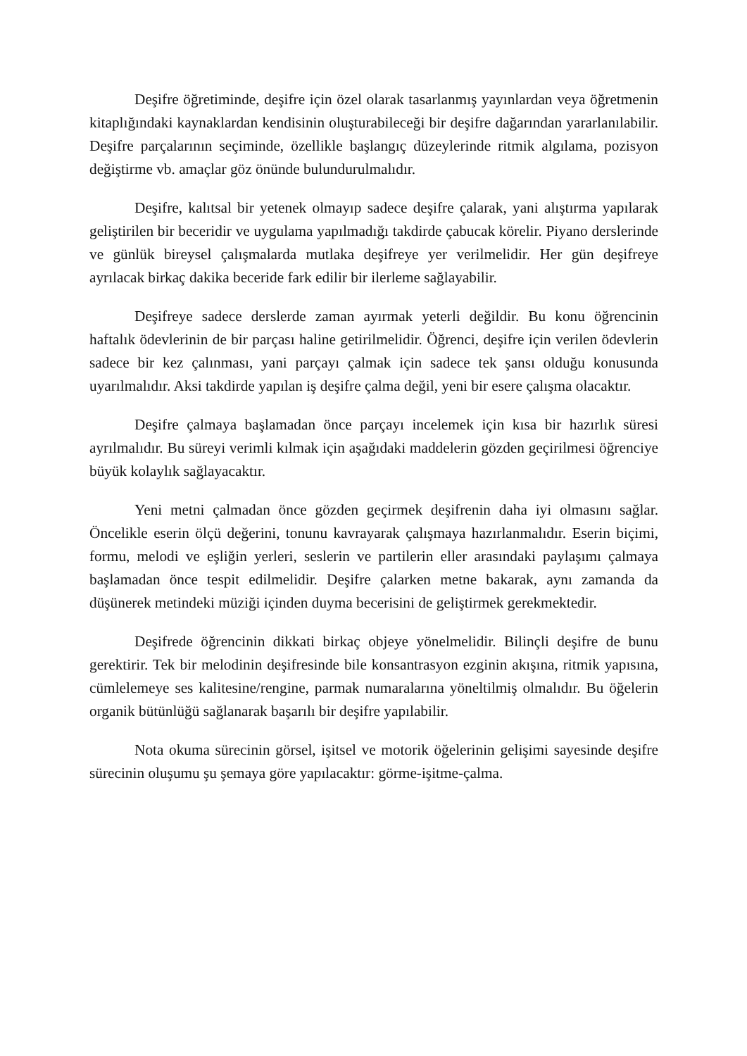Deşifre öğretiminde, deşifre için özel olarak tasarlanmış yayınlardan veya öğretmenin kitaplığındaki kaynaklardan kendisinin oluşturabileceği bir deşifre dağarından yararlanılabilir. Deşifre parçalarının seçiminde, özellikle başlangıç düzeylerinde ritmik algılama, pozisyon değiştirme vb. amaçlar göz önünde bulundurulmalıdır.
Deşifre, kalıtsal bir yetenek olmayıp sadece deşifre çalarak, yani alıştırma yapılarak geliştirilen bir beceridir ve uygulama yapılmadığı takdirde çabucak körelir. Piyano derslerinde ve günlük bireysel çalışmalarda mutlaka deşifreye yer verilmelidir. Her gün deşifreye ayrılacak birkaç dakika beceride fark edilir bir ilerleme sağlayabilir.
Deşifreye sadece derslerde zaman ayırmak yeterli değildir. Bu konu öğrencinin haftalık ödevlerinin de bir parçası haline getirilmelidir. Öğrenci, deşifre için verilen ödevlerin sadece bir kez çalınması, yani parçayı çalmak için sadece tek şansı olduğu konusunda uyarılmalıdır. Aksi takdirde yapılan iş deşifre çalma değil, yeni bir esere çalışma olacaktır.
Deşifre çalmaya başlamadan önce parçayı incelemek için kısa bir hazırlık süresi ayrılmalıdır. Bu süreyi verimli kılmak için aşağıdaki maddelerin gözden geçirilmesi öğrenciye büyük kolaylık sağlayacaktır.
Yeni metni çalmadan önce gözden geçirmek deşifrenin daha iyi olmasını sağlar. Öncelikle eserin ölçü değerini, tonunu kavrayarak çalışmaya hazırlanmalıdır. Eserin biçimi, formu, melodi ve eşliğin yerleri, seslerin ve partilerin eller arasındaki paylaşımı çalmaya başlamadan önce tespit edilmelidir. Deşifre çalarken metne bakarak, aynı zamanda da düşünerek metindeki müziği içinden duyma becerisini de geliştirmek gerekmektedir.
Deşifrede öğrencinin dikkati birkaç objeye yönelmelidir. Bilinçli deşifre de bunu gerektirir. Tek bir melodinin deşifresinde bile konsantrasyon ezginin akışına, ritmik yapısına, cümlelemeye ses kalitesine/rengine, parmak numaralarına yöneltilmiş olmalıdır. Bu öğelerin organik bütünlüğü sağlanarak başarılı bir deşifre yapılabilir.
Nota okuma sürecinin görsel, işitsel ve motorik öğelerinin gelişimi sayesinde deşifre sürecinin oluşumu şu şemaya göre yapılacaktır: görme-işitme-çalma.